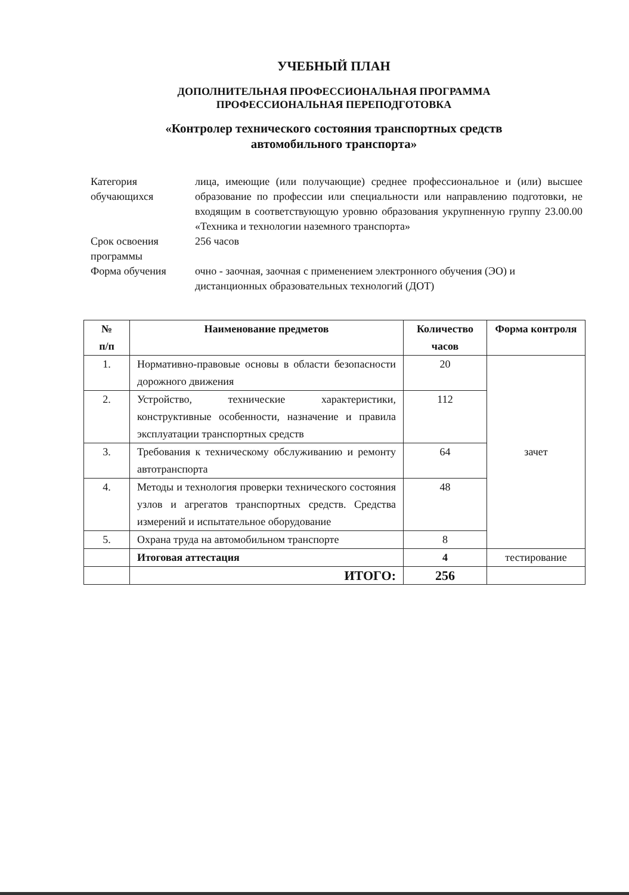УЧЕБНЫЙ ПЛАН
ДОПОЛНИТЕЛЬНАЯ ПРОФЕССИОНАЛЬНАЯ ПРОГРАММА
ПРОФЕССИОНАЛЬНАЯ ПЕРЕПОДГОТОВКА
«Контролер технического состояния транспортных средств
автомобильного транспорта»
| Категория обучающихся | лица, имеющие (или получающие) среднее профессиональное и (или) высшее образование по профессии или специальности или направлению подготовки, не входящим в соответствующую уровню образования укрупненную группу 23.00.00 «Техника и технологии наземного транспорта» |
| Срок освоения программы | 256 часов |
| Форма обучения | очно - заочная, заочная с применением электронного обучения (ЭО) и дистанционных образовательных технологий (ДОТ) |
| № п/п | Наименование предметов | Количество часов | Форма контроля |
| --- | --- | --- | --- |
| 1. | Нормативно-правовые основы в области безопасности дорожного движения | 20 | зачет |
| 2. | Устройство, технические характеристики, конструктивные особенности, назначение и правила эксплуатации транспортных средств | 112 | |
| 3. | Требования к техническому обслуживанию и ремонту автотранспорта | 64 | |
| 4. | Методы и технология проверки технического состояния узлов и агрегатов транспортных средств. Средства измерений и испытательное оборудование | 48 | |
| 5. | Охрана труда на автомобильном транспорте | 8 | |
| | Итоговая аттестация | 4 | тестирование |
| | ИТОГО: | 256 | |